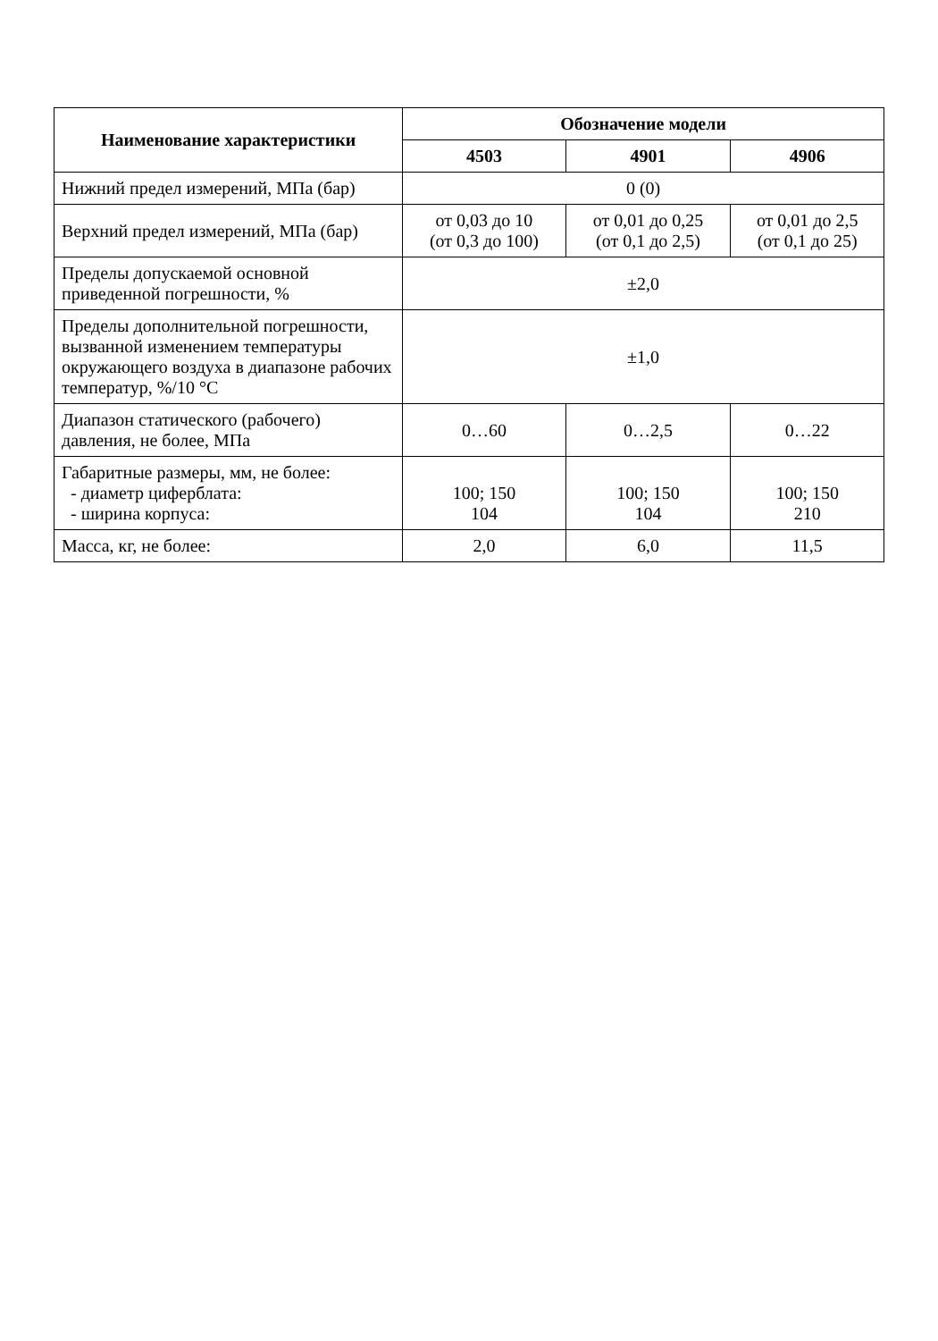| Наименование характеристики | Обозначение модели | | |
| --- | --- | --- | --- |
| | 4503 | 4901 | 4906 |
| Нижний предел измерений, МПа (бар) | 0 (0) | | |
| Верхний предел измерений, МПа (бар) | от 0,03 до 10 (от 0,3 до 100) | от 0,01 до 0,25 (от 0,1 до 2,5) | от 0,01 до 2,5 (от 0,1 до 25) |
| Пределы допускаемой основной приведенной погрешности, % | ±2,0 | | |
| Пределы дополнительной погрешности, вызванной изменением температуры окружающего воздуха в диапазоне рабочих температур, %/10 °C | ±1,0 | | |
| Диапазон статического (рабочего) давления, не более, МПа | 0…60 | 0…2,5 | 0…22 |
| Габаритные размеры, мм, не более: - диаметр циферблата: - ширина корпуса: | 100; 150 104 | 100; 150 104 | 100; 150 210 |
| Масса, кг, не более: | 2,0 | 6,0 | 11,5 |